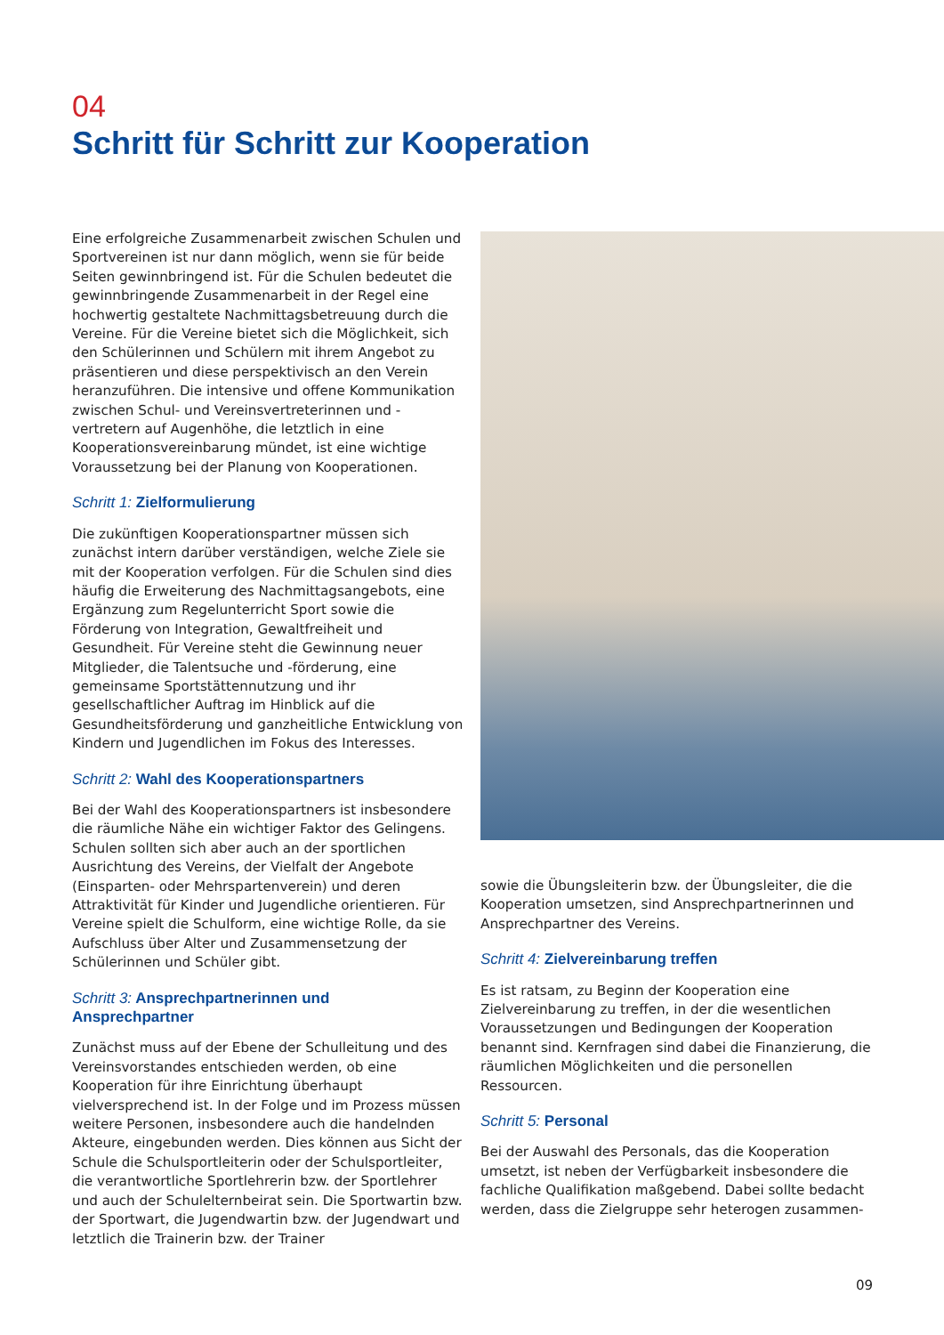04
Schritt für Schritt zur Kooperation
Eine erfolgreiche Zusammenarbeit zwischen Schulen und Sportvereinen ist nur dann möglich, wenn sie für beide Seiten gewinnbringend ist. Für die Schulen bedeutet die gewinnbringende Zusammenarbeit in der Regel eine hochwertig gestaltete Nachmittagsbetreuung durch die Vereine. Für die Vereine bietet sich die Möglichkeit, sich den Schülerinnen und Schülern mit ihrem Angebot zu präsentieren und diese perspektivisch an den Verein heranzuführen. Die intensive und offene Kommunikation zwischen Schul- und Vereinsvertreterinnen und -vertretern auf Augenhöhe, die letztlich in eine Kooperationsvereinbarung mündet, ist eine wichtige Voraussetzung bei der Planung von Kooperationen.
Schritt 1: Zielformulierung
Die zukünftigen Kooperationspartner müssen sich zunächst intern darüber verständigen, welche Ziele sie mit der Kooperation verfolgen. Für die Schulen sind dies häufig die Erweiterung des Nachmittagsangebots, eine Ergänzung zum Regelunterricht Sport sowie die Förderung von Integration, Gewaltfreiheit und Gesundheit. Für Vereine steht die Gewinnung neuer Mitglieder, die Talentsuche und -förderung, eine gemeinsame Sportstättennutzung und ihr gesellschaftlicher Auftrag im Hinblick auf die Gesundheitsförderung und ganzheitliche Entwicklung von Kindern und Jugendlichen im Fokus des Interesses.
Schritt 2: Wahl des Kooperationspartners
Bei der Wahl des Kooperationspartners ist insbesondere die räumliche Nähe ein wichtiger Faktor des Gelingens. Schulen sollten sich aber auch an der sportlichen Ausrichtung des Vereins, der Vielfalt der Angebote (Einsparten- oder Mehrspartenverein) und deren Attraktivität für Kinder und Jugendliche orientieren. Für Vereine spielt die Schulform, eine wichtige Rolle, da sie Aufschluss über Alter und Zusammensetzung der Schülerinnen und Schüler gibt.
Schritt 3: Ansprechpartnerinnen und
Ansprechpartner
Zunächst muss auf der Ebene der Schulleitung und des Vereinsvorstandes entschieden werden, ob eine Kooperation für ihre Einrichtung überhaupt vielversprechend ist. In der Folge und im Prozess müssen weitere Personen, insbesondere auch die handelnden Akteure, eingebunden werden. Dies können aus Sicht der Schule die Schulsportleiterin oder der Schulsportleiter, die verantwortliche Sportlehrerin bzw. der Sportlehrer und auch der Schulelternbeirat sein. Die Sportwartin bzw. der Sportwart, die Jugendwartin bzw. der Jugendwart und letztlich die Trainerin bzw. der Trainer
sowie die Übungsleiterin bzw. der Übungsleiter, die die Kooperation umsetzen, sind Ansprechpartnerinnen und Ansprechpartner des Vereins.
Schritt 4: Zielvereinbarung treffen
Es ist ratsam, zu Beginn der Kooperation eine Zielvereinbarung zu treffen, in der die wesentlichen Voraussetzungen und Bedingungen der Kooperation benannt sind. Kernfragen sind dabei die Finanzierung, die räumlichen Möglichkeiten und die personellen Ressourcen.
Schritt 5: Personal
Bei der Auswahl des Personals, das die Kooperation umsetzt, ist neben der Verfügbarkeit insbesondere die fachliche Qualifikation maßgebend. Dabei sollte bedacht werden, dass die Zielgruppe sehr heterogen zusammen-
09